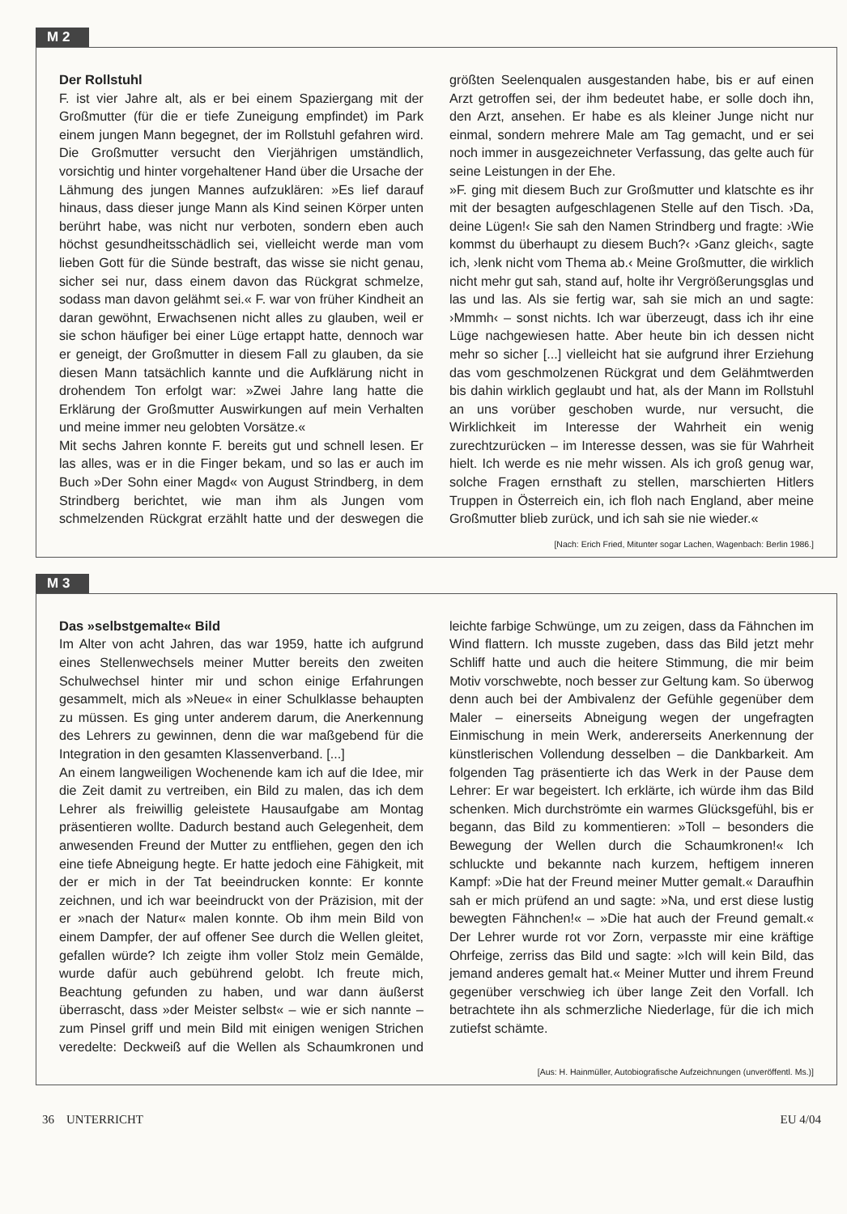M 2
Der Rollstuhl
F. ist vier Jahre alt, als er bei einem Spaziergang mit der Großmutter (für die er tiefe Zuneigung empfindet) im Park einem jungen Mann begegnet, der im Rollstuhl gefahren wird. Die Großmutter versucht den Vierjährigen umständlich, vorsichtig und hinter vorgehaltener Hand über die Ursache der Lähmung des jungen Mannes aufzuklären: »Es lief darauf hinaus, dass dieser junge Mann als Kind seinen Körper unten berührt habe, was nicht nur verboten, sondern eben auch höchst gesundheitsschädlich sei, vielleicht werde man vom lieben Gott für die Sünde bestraft, das wisse sie nicht genau, sicher sei nur, dass einem davon das Rückgrat schmelze, sodass man davon gelähmt sei.« F. war von früher Kindheit an daran gewöhnt, Erwachsenen nicht alles zu glauben, weil er sie schon häufiger bei einer Lüge ertappt hatte, dennoch war er geneigt, der Großmutter in diesem Fall zu glauben, da sie diesen Mann tatsächlich kannte und die Aufklärung nicht in drohendem Ton erfolgt war: »Zwei Jahre lang hatte die Erklärung der Großmutter Auswirkungen auf mein Verhalten und meine immer neu gelobten Vorsätze.«
Mit sechs Jahren konnte F. bereits gut und schnell lesen. Er las alles, was er in die Finger bekam, und so las er auch im Buch »Der Sohn einer Magd« von August Strindberg, in dem Strindberg berichtet, wie man ihm als Jungen vom schmelzenden Rückgrat erzählt hatte und der deswegen die größten Seelenqualen ausgestanden habe, bis er auf einen Arzt getroffen sei, der ihm bedeutet habe, er solle doch ihn, den Arzt, ansehen. Er habe es als kleiner Junge nicht nur einmal, sondern mehrere Male am Tag gemacht, und er sei noch immer in ausgezeichneter Verfassung, das gelte auch für seine Leistungen in der Ehe.
»F. ging mit diesem Buch zur Großmutter und klatschte es ihr mit der besagten aufgeschlagenen Stelle auf den Tisch. ›Da, deine Lügen!‹ Sie sah den Namen Strindberg und fragte: ›Wie kommst du überhaupt zu diesem Buch?‹ ›Ganz gleich‹, sagte ich, ›lenk nicht vom Thema ab.‹ Meine Großmutter, die wirklich nicht mehr gut sah, stand auf, holte ihr Vergrößerungsglas und las und las. Als sie fertig war, sah sie mich an und sagte: ›Mmmh‹ – sonst nichts. Ich war überzeugt, dass ich ihr eine Lüge nachgewiesen hatte. Aber heute bin ich dessen nicht mehr so sicher [...] vielleicht hat sie aufgrund ihrer Erziehung das vom geschmolzenen Rückgrat und dem Gelähmtwerden bis dahin wirklich geglaubt und hat, als der Mann im Rollstuhl an uns vorüber geschoben wurde, nur versucht, die Wirklichkeit im Interesse der Wahrheit ein wenig zurechtzurücken – im Interesse dessen, was sie für Wahrheit hielt. Ich werde es nie mehr wissen. Als ich groß genug war, solche Fragen ernsthaft zu stellen, marschierten Hitlers Truppen in Österreich ein, ich floh nach England, aber meine Großmutter blieb zurück, und ich sah sie nie wieder.«
[Nach: Erich Fried, Mitunter sogar Lachen, Wagenbach: Berlin 1986.]
M 3
Das »selbstgemalte« Bild
Im Alter von acht Jahren, das war 1959, hatte ich aufgrund eines Stellenwechsels meiner Mutter bereits den zweiten Schulwechsel hinter mir und schon einige Erfahrungen gesammelt, mich als »Neue« in einer Schulklasse behaupten zu müssen. Es ging unter anderem darum, die Anerkennung des Lehrers zu gewinnen, denn die war maßgebend für die Integration in den gesamten Klassenverband. [...]
An einem langweiligen Wochenende kam ich auf die Idee, mir die Zeit damit zu vertreiben, ein Bild zu malen, das ich dem Lehrer als freiwillig geleistete Hausaufgabe am Montag präsentieren wollte. Dadurch bestand auch Gelegenheit, dem anwesenden Freund der Mutter zu entfliehen, gegen den ich eine tiefe Abneigung hegte. Er hatte jedoch eine Fähigkeit, mit der er mich in der Tat beeindrucken konnte: Er konnte zeichnen, und ich war beeindruckt von der Präzision, mit der er »nach der Natur« malen konnte. Ob ihm mein Bild von einem Dampfer, der auf offener See durch die Wellen gleitet, gefallen würde? Ich zeigte ihm voller Stolz mein Gemälde, wurde dafür auch gebührend gelobt. Ich freute mich, Beachtung gefunden zu haben, und war dann äußerst überrascht, dass »der Meister selbst« – wie er sich nannte – zum Pinsel griff und mein Bild mit einigen wenigen Strichen veredelte: Deckweiß auf die Wellen als Schaumkronen und leichte farbige Schwünge, um zu zeigen, dass da Fähnchen im Wind flattern. Ich musste zugeben, dass das Bild jetzt mehr Schliff hatte und auch die heitere Stimmung, die mir beim Motiv vorschwebte, noch besser zur Geltung kam. So überwog denn auch bei der Ambivalenz der Gefühle gegenüber dem Maler – einerseits Abneigung wegen der ungefragten Einmischung in mein Werk, andererseits Anerkennung der künstlerischen Vollendung desselben – die Dankbarkeit. Am folgenden Tag präsentierte ich das Werk in der Pause dem Lehrer: Er war begeistert. Ich erklärte, ich würde ihm das Bild schenken. Mich durchströmte ein warmes Glücksgefühl, bis er begann, das Bild zu kommentieren: »Toll – besonders die Bewegung der Wellen durch die Schaumkronen!« Ich schluckte und bekannte nach kurzem, heftigem inneren Kampf: »Die hat der Freund meiner Mutter gemalt.« Daraufhin sah er mich prüfend an und sagte: »Na, und erst diese lustig bewegten Fähnchen!« – »Die hat auch der Freund gemalt.« Der Lehrer wurde rot vor Zorn, verpasste mir eine kräftige Ohrfeige, zerriss das Bild und sagte: »Ich will kein Bild, das jemand anderes gemalt hat.« Meiner Mutter und ihrem Freund gegenüber verschwieg ich über lange Zeit den Vorfall. Ich betrachtete ihn als schmerzliche Niederlage, für die ich mich zutiefst schämte.
[Aus: H. Hainmüller, Autobiografische Aufzeichnungen (unveröffentl. Ms.)]
36 UNTERRICHT EU 4/04